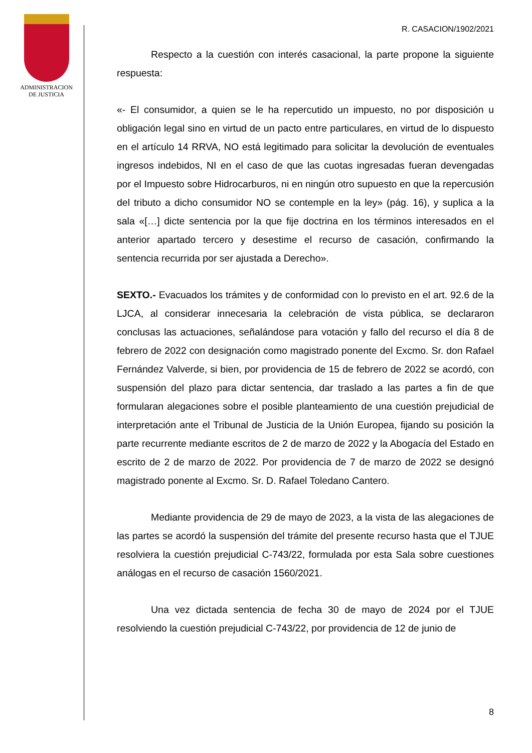ADMINISTRACION
DE JUSTICIA
R. CASACION/1902/2021
Respecto a la cuestión con interés casacional, la parte propone la siguiente respuesta:
«- El consumidor, a quien se le ha repercutido un impuesto, no por disposición u obligación legal sino en virtud de un pacto entre particulares, en virtud de lo dispuesto en el artículo 14 RRVA, NO está legitimado para solicitar la devolución de eventuales ingresos indebidos, NI en el caso de que las cuotas ingresadas fueran devengadas por el Impuesto sobre Hidrocarburos, ni en ningún otro supuesto en que la repercusión del tributo a dicho consumidor NO se contemple en la ley» (pág. 16), y suplica a la sala «[…] dicte sentencia por la que fije doctrina en los términos interesados en el anterior apartado tercero y desestime el recurso de casación, confirmando la sentencia recurrida por ser ajustada a Derecho».
SEXTO.- Evacuados los trámites y de conformidad con lo previsto en el art. 92.6 de la LJCA, al considerar innecesaria la celebración de vista pública, se declararon conclusas las actuaciones, señalándose para votación y fallo del recurso el día 8 de febrero de 2022 con designación como magistrado ponente del Excmo. Sr. don Rafael Fernández Valverde, si bien, por providencia de 15 de febrero de 2022 se acordó, con suspensión del plazo para dictar sentencia, dar traslado a las partes a fin de que formularan alegaciones sobre el posible planteamiento de una cuestión prejudicial de interpretación ante el Tribunal de Justicia de la Unión Europea, fijando su posición la parte recurrente mediante escritos de 2 de marzo de 2022 y la Abogacía del Estado en escrito de 2 de marzo de 2022. Por providencia de 7 de marzo de 2022 se designó magistrado ponente al Excmo. Sr. D. Rafael Toledano Cantero.
Mediante providencia de 29 de mayo de 2023, a la vista de las alegaciones de las partes se acordó la suspensión del trámite del presente recurso hasta que el TJUE resolviera la cuestión prejudicial C-743/22, formulada por esta Sala sobre cuestiones análogas en el recurso de casación 1560/2021.
Una vez dictada sentencia de fecha 30 de mayo de 2024 por el TJUE resolviendo la cuestión prejudicial C-743/22, por providencia de 12 de junio de
8